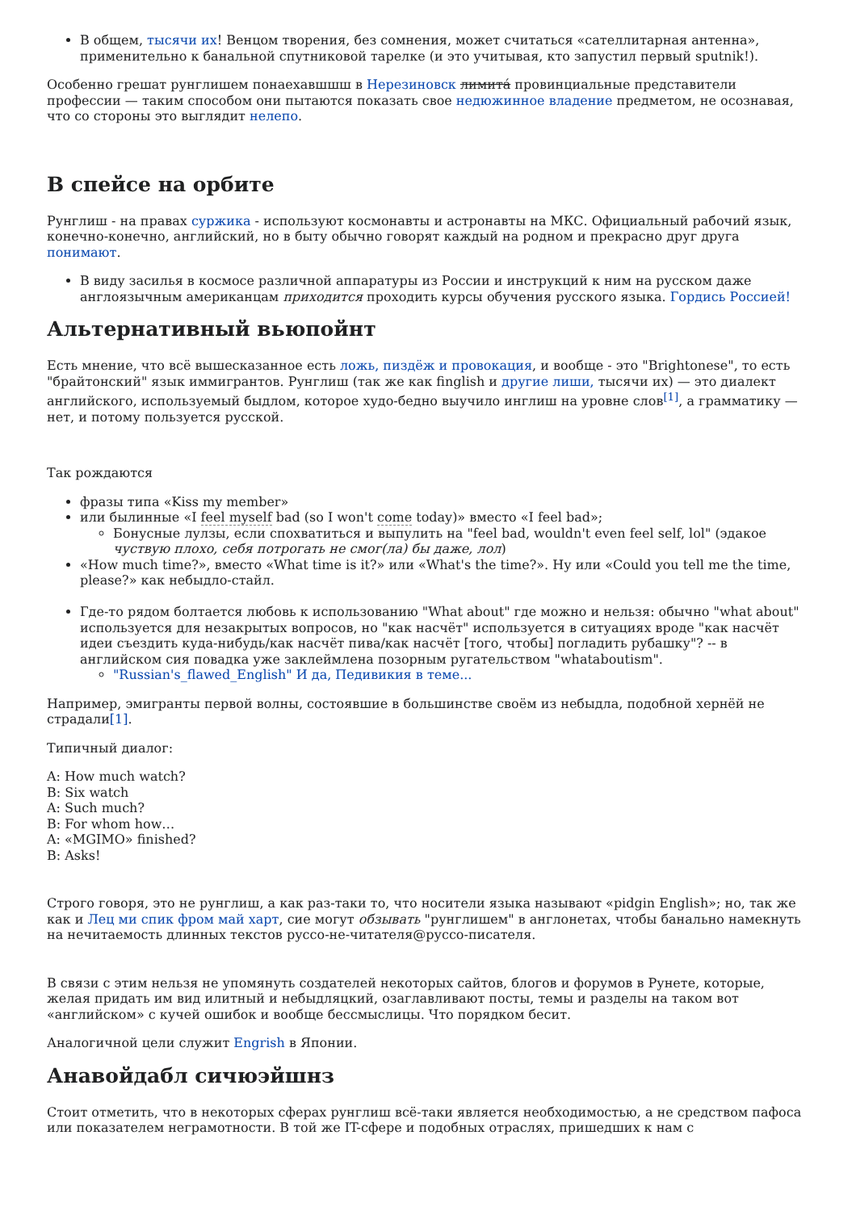В общем, тысячи их! Венцом творения, без сомнения, может считаться «сателлитарная антенна», применительно к банальной спутниковой тарелке (и это учитывая, кто запустил первый sputnik!).
Особенно грешат рунглишем понаехавшшш в Нерезиновск лимита́ провинциальные представители профессии — таким способом они пытаются показать свое недюжинное владение предметом, не осознавая, что со стороны это выглядит нелепо.
В спейсе на орбите
Рунглиш - на правах суржика - используют космонавты и астронавты на МКС. Официальный рабочий язык, конечно-конечно, английский, но в быту обычно говорят каждый на родном и прекрасно друг друга понимают.
В виду засилья в космосе различной аппаратуры из России и инструкций к ним на русском даже англоязычным американцам приходится проходить курсы обучения русского языка. Гордись Россией!
Альтернативный вьюпойнт
Есть мнение, что всё вышесказанное есть ложь, пиздёж и провокация, и вообще - это "Brightonese", то есть "брайтонский" язык иммигрантов. Рунглиш (так же как finglish и другие лиши, тысячи их) — это диалект английского, используемый быдлом, которое худо-бедно выучило инглиш на уровне слов<sup>[1]</sup>, а грамматику — нет, и потому пользуется русской.
Так рождаются
фразы типа «Kiss my member»
или былинные «I feel myself bad (so I won't come today)» вместо «I feel bad»;
Бонусные лулзы, если спохватиться и выпулить на "feel bad, wouldn't even feel self, lol" (эдакое чуствую плохо, себя потрогать не смог(ла) бы даже, лол)
«How much time?», вместо «What time is it?» или «What's the time?». Ну или «Could you tell me the time, please?» как небыдло-стайл.
Где-то рядом болтается любовь к использованию "What about" где можно и нельзя: обычно "what about" используется для незакрытых вопросов, но "как насчёт" используется в ситуациях вроде "как насчёт идеи съездить куда-нибудь/как насчёт пива/как насчёт [того, чтобы] погладить рубашку"? -- в английском сия повадка уже заклеймлена позорным ругательством "whataboutism".
"Russian's_flawed_English" И да, Педивикия в теме...
Например, эмигранты первой волны, состоявшие в большинстве своём из небыдла, подобной хернёй не страдали[1].
Типичный диалог:
A: How much watch?
B: Six watch
A: Such much?
B: For whom how…
A: «MGIMO» finished?
B: Asks!
Строго говоря, это не рунглиш, а как раз-таки то, что носители языка называют «pidgin English»; но, так же как и Лец ми спик фром май харт, сие могут обзывать "рунглишем" в англонетах, чтобы банально намекнуть на нечитаемость длинных текстов руссо-не-читателя@руссо-писателя.
В связи с этим нельзя не упомянуть создателей некоторых сайтов, блогов и форумов в Рунете, которые, желая придать им вид илитный и небыдляцкий, озаглавливают посты, темы и разделы на таком вот «английском» с кучей ошибок и вообще бессмыслицы. Что порядком бесит.
Аналогичной цели служит Engrish в Японии.
Анавойдабл сичюэйшнз
Стоит отметить, что в некоторых сферах рунглиш всё-таки является необходимостью, а не средством пафоса или показателем неграмотности. В той же IT-сфере и подобных отраслях, пришедших к нам с